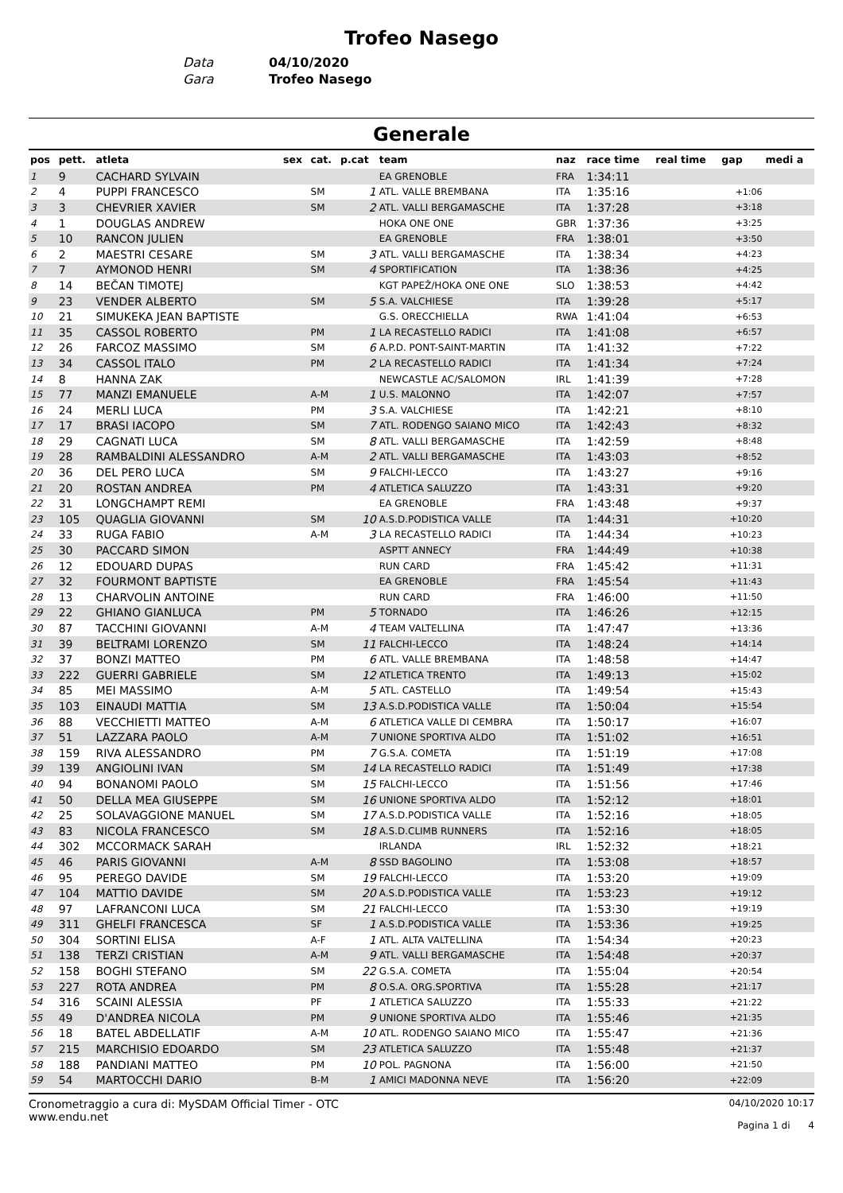Trofeo Nasego
Data 04/10/2020
Gara Trofeo Nasego
Generale
| pos | pett. | atleta | sex | cat. | p.cat | team | naz | race time | real time | gap | medi a |
| --- | --- | --- | --- | --- | --- | --- | --- | --- | --- | --- | --- |
| 1 | 9 | CACHARD SYLVAIN | | | | EA GRENOBLE | FRA | 1:34:11 | | | |
| 2 | 4 | PUPPI FRANCESCO | | SM | 1 | ATL. VALLE BREMBANA | ITA | 1:35:16 | | +1:06 | |
| 3 | 3 | CHEVRIER XAVIER | | SM | 2 | ATL. VALLI BERGAMASCHE | ITA | 1:37:28 | | +3:18 | |
| 4 | 1 | DOUGLAS ANDREW | | | | HOKA ONE ONE | GBR | 1:37:36 | | +3:25 | |
| 5 | 10 | RANCON JULIEN | | | | EA GRENOBLE | FRA | 1:38:01 | | +3:50 | |
| 6 | 2 | MAESTRI CESARE | | SM | 3 | ATL. VALLI BERGAMASCHE | ITA | 1:38:34 | | +4:23 | |
| 7 | 7 | AYMONOD HENRI | | SM | 4 | SPORTIFICATION | ITA | 1:38:36 | | +4:25 | |
| 8 | 14 | BEČAN TIMOTEJ | | | | KGT PAPEŽ/HOKA ONE ONE | SLO | 1:38:53 | | +4:42 | |
| 9 | 23 | VENDER ALBERTO | | SM | 5 | S.A. VALCHIESE | ITA | 1:39:28 | | +5:17 | |
| 10 | 21 | SIMUKEKA JEAN BAPTISTE | | | | G.S. ORECCHIELLA | RWA | 1:41:04 | | +6:53 | |
| 11 | 35 | CASSOL ROBERTO | | PM | 1 | LA RECASTELLO RADICI | ITA | 1:41:08 | | +6:57 | |
| 12 | 26 | FARCOZ MASSIMO | | SM | 6 | A.P.D. PONT-SAINT-MARTIN | ITA | 1:41:32 | | +7:22 | |
| 13 | 34 | CASSOL ITALO | | PM | 2 | LA RECASTELLO RADICI | ITA | 1:41:34 | | +7:24 | |
| 14 | 8 | HANNA ZAK | | | | NEWCASTLE AC/SALOMON | IRL | 1:41:39 | | +7:28 | |
| 15 | 77 | MANZI EMANUELE | | A-M | 1 | U.S. MALONNO | ITA | 1:42:07 | | +7:57 | |
| 16 | 24 | MERLI LUCA | | PM | 3 | S.A. VALCHIESE | ITA | 1:42:21 | | +8:10 | |
| 17 | 17 | BRASI IACOPO | | SM | 7 | ATL. RODENGO SAIANO MICO | ITA | 1:42:43 | | +8:32 | |
| 18 | 29 | CAGNATI LUCA | | SM | 8 | ATL. VALLI BERGAMASCHE | ITA | 1:42:59 | | +8:48 | |
| 19 | 28 | RAMBALDINI ALESSANDRO | | A-M | 2 | ATL. VALLI BERGAMASCHE | ITA | 1:43:03 | | +8:52 | |
| 20 | 36 | DEL PERO LUCA | | SM | 9 | FALCHI-LECCO | ITA | 1:43:27 | | +9:16 | |
| 21 | 20 | ROSTAN ANDREA | | PM | 4 | ATLETICA SALUZZO | ITA | 1:43:31 | | +9:20 | |
| 22 | 31 | LONGCHAMPT REMI | | | | EA GRENOBLE | FRA | 1:43:48 | | +9:37 | |
| 23 | 105 | QUAGLIA GIOVANNI | | SM | 10 | A.S.D.PODISTICA VALLE | ITA | 1:44:31 | | +10:20 | |
| 24 | 33 | RUGA FABIO | | A-M | 3 | LA RECASTELLO RADICI | ITA | 1:44:34 | | +10:23 | |
| 25 | 30 | PACCARD SIMON | | | | ASPTT ANNECY | FRA | 1:44:49 | | +10:38 | |
| 26 | 12 | EDOUARD DUPAS | | | | RUN CARD | FRA | 1:45:42 | | +11:31 | |
| 27 | 32 | FOURMONT BAPTISTE | | | | EA GRENOBLE | FRA | 1:45:54 | | +11:43 | |
| 28 | 13 | CHARVOLIN ANTOINE | | | | RUN CARD | FRA | 1:46:00 | | +11:50 | |
| 29 | 22 | GHIANO GIANLUCA | | PM | 5 | TORNADO | ITA | 1:46:26 | | +12:15 | |
| 30 | 87 | TACCHINI GIOVANNI | | A-M | 4 | TEAM VALTELLINA | ITA | 1:47:47 | | +13:36 | |
| 31 | 39 | BELTRAMI LORENZO | | SM | 11 | FALCHI-LECCO | ITA | 1:48:24 | | +14:14 | |
| 32 | 37 | BONZI MATTEO | | PM | 6 | ATL. VALLE BREMBANA | ITA | 1:48:58 | | +14:47 | |
| 33 | 222 | GUERRI GABRIELE | | SM | 12 | ATLETICA TRENTO | ITA | 1:49:13 | | +15:02 | |
| 34 | 85 | MEI MASSIMO | | A-M | 5 | ATL. CASTELLO | ITA | 1:49:54 | | +15:43 | |
| 35 | 103 | EINAUDI MATTIA | | SM | 13 | A.S.D.PODISTICA VALLE | ITA | 1:50:04 | | +15:54 | |
| 36 | 88 | VECCHIETTI MATTEO | | A-M | 6 | ATLETICA VALLE DI CEMBRA | ITA | 1:50:17 | | +16:07 | |
| 37 | 51 | LAZZARA PAOLO | | A-M | 7 | UNIONE SPORTIVA ALDO | ITA | 1:51:02 | | +16:51 | |
| 38 | 159 | RIVA ALESSANDRO | | PM | 7 | G.S.A. COMETA | ITA | 1:51:19 | | +17:08 | |
| 39 | 139 | ANGIOLINI IVAN | | SM | 14 | LA RECASTELLO RADICI | ITA | 1:51:49 | | +17:38 | |
| 40 | 94 | BONANOMI PAOLO | | SM | 15 | FALCHI-LECCO | ITA | 1:51:56 | | +17:46 | |
| 41 | 50 | DELLA MEA GIUSEPPE | | SM | 16 | UNIONE SPORTIVA ALDO | ITA | 1:52:12 | | +18:01 | |
| 42 | 25 | SOLAVAGGIONE MANUEL | | SM | 17 | A.S.D.PODISTICA VALLE | ITA | 1:52:16 | | +18:05 | |
| 43 | 83 | NICOLA FRANCESCO | | SM | 18 | A.S.D.CLIMB RUNNERS | ITA | 1:52:16 | | +18:05 | |
| 44 | 302 | MCCORMACK SARAH | | | | IRLANDA | IRL | 1:52:32 | | +18:21 | |
| 45 | 46 | PARIS GIOVANNI | | A-M | 8 | SSD BAGOLINO | ITA | 1:53:08 | | +18:57 | |
| 46 | 95 | PEREGO DAVIDE | | SM | 19 | FALCHI-LECCO | ITA | 1:53:20 | | +19:09 | |
| 47 | 104 | MATTIO DAVIDE | | SM | 20 | A.S.D.PODISTICA VALLE | ITA | 1:53:23 | | +19:12 | |
| 48 | 97 | LAFRANCONI LUCA | | SM | 21 | FALCHI-LECCO | ITA | 1:53:30 | | +19:19 | |
| 49 | 311 | GHELFI FRANCESCA | | SF | 1 | A.S.D.PODISTICA VALLE | ITA | 1:53:36 | | +19:25 | |
| 50 | 304 | SORTINI ELISA | | A-F | 1 | ATL. ALTA VALTELLINA | ITA | 1:54:34 | | +20:23 | |
| 51 | 138 | TERZI CRISTIAN | | A-M | 9 | ATL. VALLI BERGAMASCHE | ITA | 1:54:48 | | +20:37 | |
| 52 | 158 | BOGHI STEFANO | | SM | 22 | G.S.A. COMETA | ITA | 1:55:04 | | +20:54 | |
| 53 | 227 | ROTA ANDREA | | PM | 8 | O.S.A. ORG.SPORTIVA | ITA | 1:55:28 | | +21:17 | |
| 54 | 316 | SCAINI ALESSIA | | PF | 1 | ATLETICA SALUZZO | ITA | 1:55:33 | | +21:22 | |
| 55 | 49 | D'ANDREA NICOLA | | PM | 9 | UNIONE SPORTIVA ALDO | ITA | 1:55:46 | | +21:35 | |
| 56 | 18 | BATEL ABDELLATIF | | A-M | 10 | ATL. RODENGO SAIANO MICO | ITA | 1:55:47 | | +21:36 | |
| 57 | 215 | MARCHISIO EDOARDO | | SM | 23 | ATLETICA SALUZZO | ITA | 1:55:48 | | +21:37 | |
| 58 | 188 | PANDIANI MATTEO | | PM | 10 | POL. PAGNONA | ITA | 1:56:00 | | +21:50 | |
| 59 | 54 | MARTOCCHI DARIO | | B-M | 1 | AMICI MADONNA NEVE | ITA | 1:56:20 | | +22:09 | |
Cronometraggio a cura di: MySDAM Official Timer - OTC
www.endu.net
04/10/2020 10:17
Pagina 1 di 4